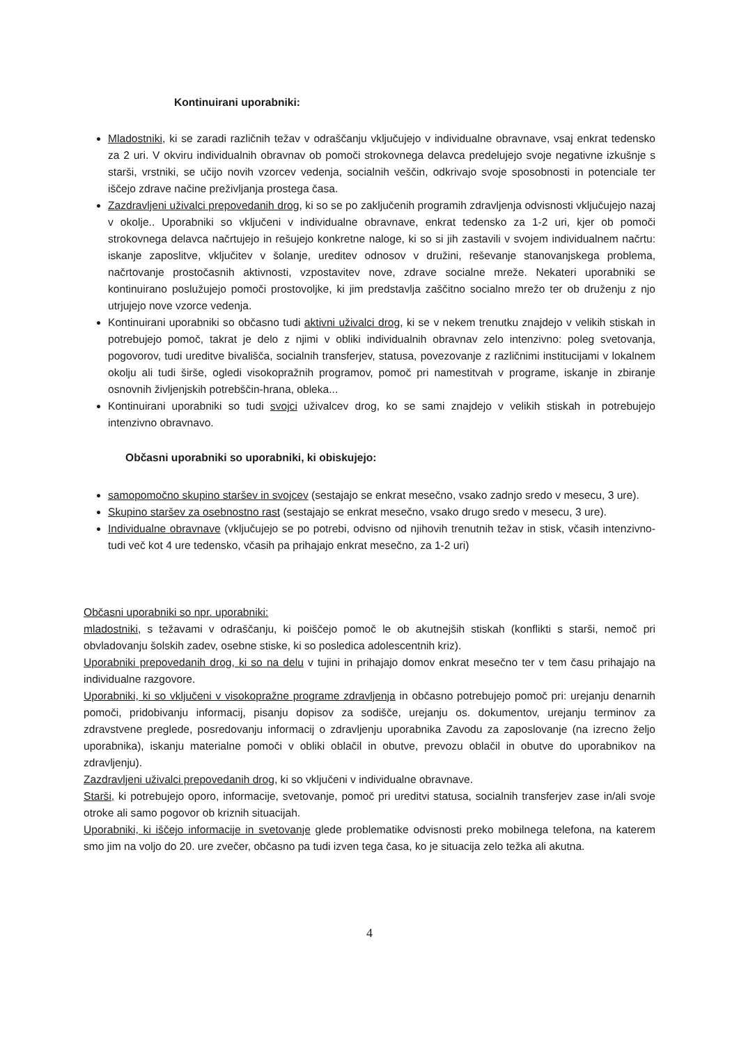Kontinuirani uporabniki:
Mladostniki, ki se zaradi različnih težav v odraščanju vključujejo v individualne obravnave, vsaj enkrat tedensko za 2 uri. V okviru individualnih obravnav ob pomoči strokovnega delavca predelujejo svoje negativne izkušnje s starši, vrstniki, se učijo novih vzorcev vedenja, socialnih veščin, odkrivajo svoje sposobnosti in potenciale ter iščejo zdrave načine preživljanja prostega časa.
Zazdravljeni uživalci prepovedanih drog, ki so se po zaključenih programih zdravljenja odvisnosti vključujejo nazaj v okolje.. Uporabniki so vključeni v individualne obravnave, enkrat tedensko za 1-2 uri, kjer ob pomoči strokovnega delavca načrtujejo in rešujejo konkretne naloge, ki so si jih zastavili v svojem individualnem načrtu: iskanje zaposlitve, vključitev v šolanje, ureditev odnosov v družini, reševanje stanovanjskega problema, načrtovanje prostočasnih aktivnosti, vzpostavitev nove, zdrave socialne mreže. Nekateri uporabniki se kontinuirano poslužujejo pomoči prostovoljke, ki jim predstavlja zaščitno socialno mrežo ter ob druženju z njo utrjujejo nove vzorce vedenja.
Kontinuirani uporabniki so občasno tudi aktivni uživalci drog, ki se v nekem trenutku znajdejo v velikih stiskah in potrebujejo pomoč, takrat je delo z njimi v obliki individualnih obravnav zelo intenzivno: poleg svetovanja, pogovorov, tudi ureditve bivališča, socialnih transferjev, statusa, povezovanje z različnimi institucijami v lokalnem okolju ali tudi širše, ogledi visokopražnih programov, pomoč pri namestitvah v programe, iskanje in zbiranje osnovnih življenjskih potrebščin-hrana, obleka...
Kontinuirani uporabniki so tudi svojci uživalcev drog, ko se sami znajdejo v velikih stiskah in potrebujejo intenzivno obravnavo.
Občasni uporabniki so uporabniki, ki obiskujejo:
samopomočno skupino staršev in svojcev (sestajajo se enkrat mesečno, vsako zadnjo sredo v mesecu, 3 ure).
Skupino staršev za osebnostno rast (sestajajo se enkrat mesečno, vsako drugo sredo v mesecu, 3 ure).
Individualne obravnave (vključujejo se po potrebi, odvisno od njihovih trenutnih težav in stisk, včasih intenzivno- tudi več kot 4 ure tedensko, včasih pa prihajajo enkrat mesečno, za 1-2 uri)
Občasni uporabniki so npr. uporabniki:
mladostniki, s težavami v odraščanju, ki poiščejo pomoč le ob akutnejših stiskah (konflikti s starši, nemoč pri obvladovanju šolskih zadev, osebne stiske, ki so posledica adolescentnih kriz).
Uporabniki prepovedanih drog, ki so na delu v tujini in prihajajo domov enkrat mesečno ter v tem času prihajajo na individualne razgovore.
Uporabniki, ki so vključeni v visokopražne programe zdravljenja in občasno potrebujejo pomoč pri: urejanju denarnih pomoči, pridobivanju informacij, pisanju dopisov za sodišče, urejanju os. dokumentov, urejanju terminov za zdravstvene preglede, posredovanju informacij o zdravljenju uporabnika Zavodu za zaposlovanje (na izrecno željo uporabnika), iskanju materialne pomoči v obliki oblačil in obutve, prevozu oblačil in obutve do uporabnikov na zdravljenju).
Zazdravljeni uživalci prepovedanih drog, ki so vključeni v individualne obravnave.
Starši, ki potrebujejo oporo, informacije, svetovanje, pomoč pri ureditvi statusa, socialnih transferjev zase in/ali svoje otroke ali samo pogovor ob kriznih situacijah.
Uporabniki, ki iščejo informacije in svetovanje glede problematike odvisnosti preko mobilnega telefona, na katerem smo jim na voljo do 20. ure zvečer, občasno pa tudi izven tega časa, ko je situacija zelo težka ali akutna.
4